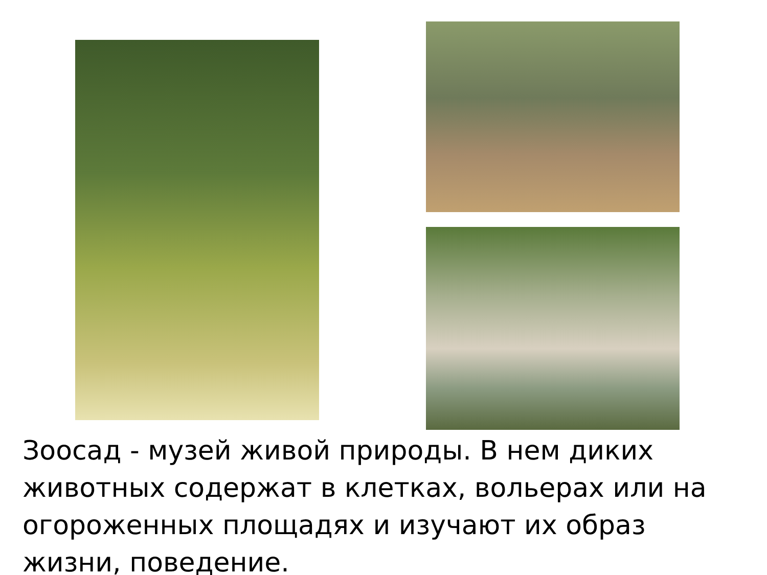Зоосад - музей живой природы. В нем диких животных содержат в клетках, вольерах или на огороженных площадях и изучают их образ жизни, поведение.